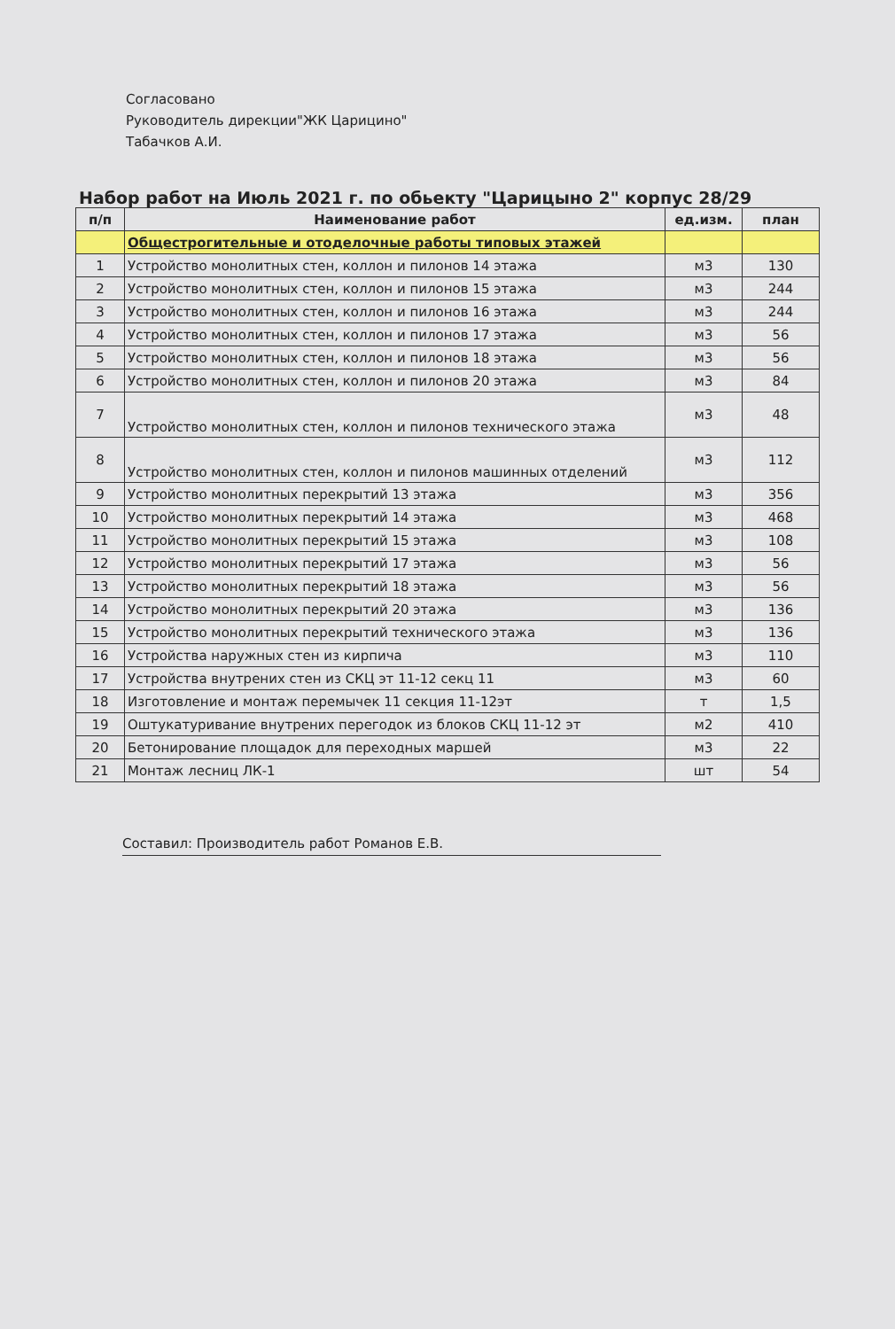Согласовано
Руководитель дирекции"ЖК Царицино"
Табачков А.И.
Набор работ на Июль 2021 г. по обьекту "Царицыно 2" корпус 28/29
| п/п | Наименование работ | ед.изм. | план |
| --- | --- | --- | --- |
| | Общестрогительные и отоделочные работы типовых этажей | | |
| 1 | Устройство монолитных стен, коллон и пилонов 14 этажа | м3 | 130 |
| 2 | Устройство монолитных стен, коллон и пилонов 15 этажа | м3 | 244 |
| 3 | Устройство монолитных стен, коллон и пилонов 16 этажа | м3 | 244 |
| 4 | Устройство монолитных стен, коллон и пилонов 17 этажа | м3 | 56 |
| 5 | Устройство монолитных стен, коллон и пилонов 18 этажа | м3 | 56 |
| 6 | Устройство монолитных стен, коллон и пилонов 20 этажа | м3 | 84 |
| 7 | Устройство монолитных стен, коллон и пилонов технического этажа | м3 | 48 |
| 8 | Устройство монолитных стен, коллон и пилонов машинных отделений | м3 | 112 |
| 9 | Устройство монолитных перекрытий 13 этажа | м3 | 356 |
| 10 | Устройство монолитных перекрытий 14 этажа | м3 | 468 |
| 11 | Устройство монолитных перекрытий 15 этажа | м3 | 108 |
| 12 | Устройство монолитных перекрытий 17 этажа | м3 | 56 |
| 13 | Устройство монолитных перекрытий 18 этажа | м3 | 56 |
| 14 | Устройство монолитных перекрытий 20 этажа | м3 | 136 |
| 15 | Устройство монолитных перекрытий технического этажа | м3 | 136 |
| 16 | Устройства наружных стен из кирпича | м3 | 110 |
| 17 | Устройства внутрених стен из СКЦ эт 11-12 секц 11 | м3 | 60 |
| 18 | Изготовление и монтаж перемычек 11 секция 11-12эт | т | 1,5 |
| 19 | Оштукатуривание внутрених перегодок из блоков СКЦ 11-12 эт | м2 | 410 |
| 20 | Бетонирование площадок для переходных маршей | м3 | 22 |
| 21 | Монтаж лесниц ЛК-1 | шт | 54 |
Составил: Производитель работ Романов Е.В.